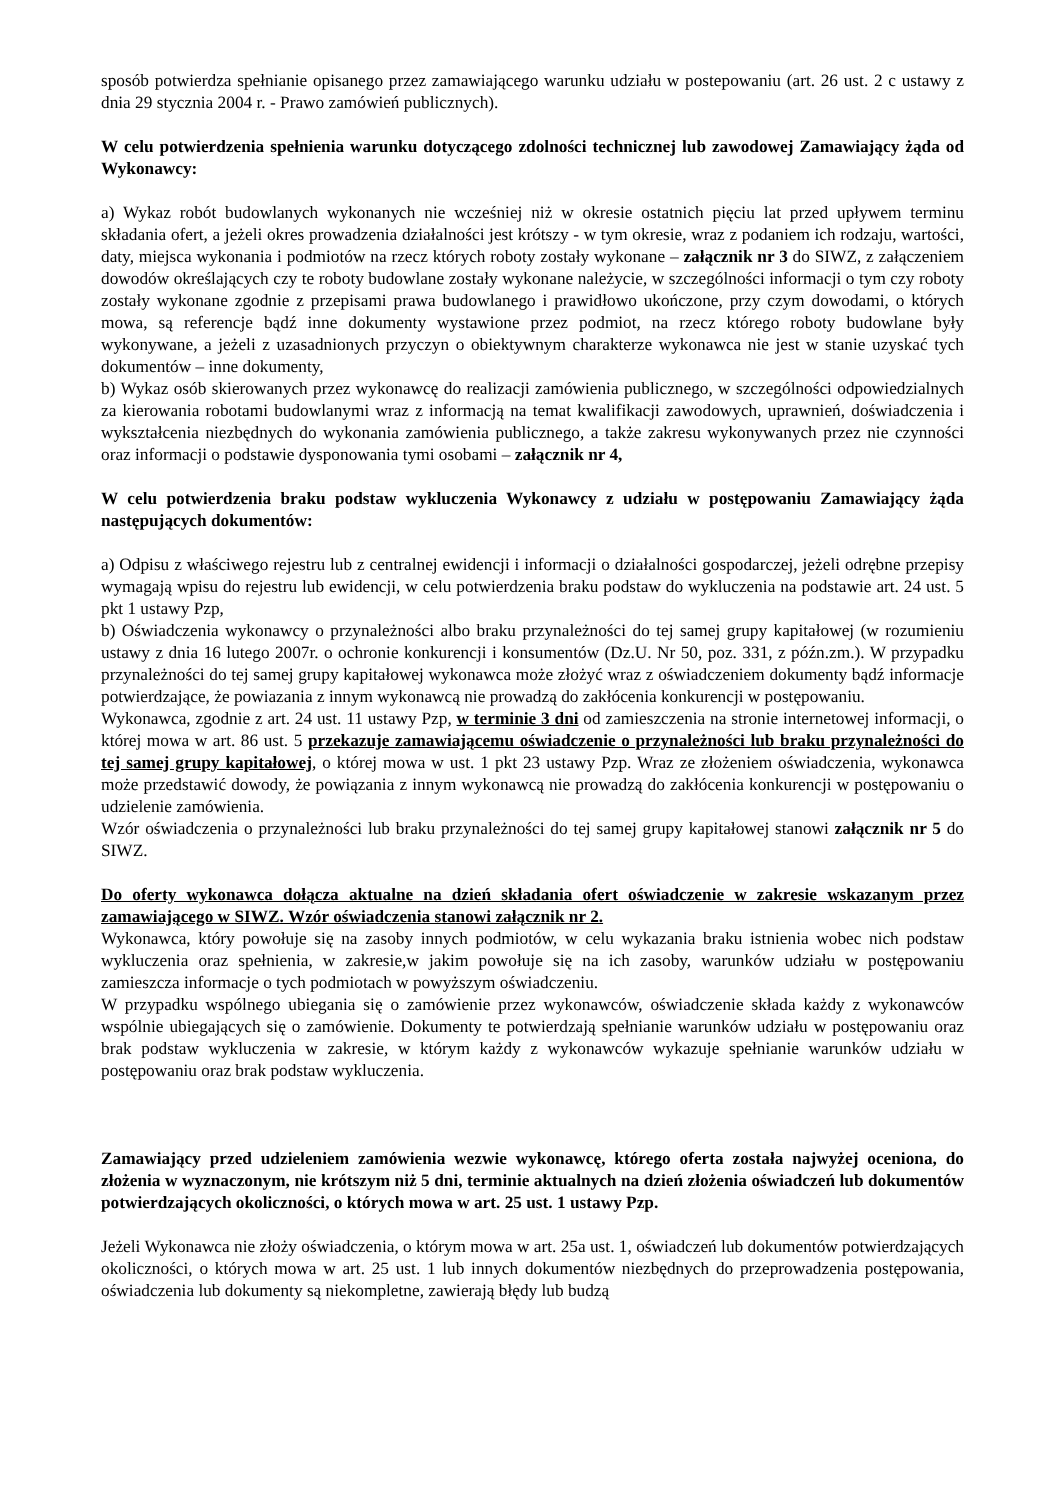sposób potwierdza spełnianie opisanego przez zamawiającego warunku udziału w postepowaniu (art. 26 ust. 2 c ustawy z dnia 29 stycznia 2004 r. - Prawo zamówień publicznych).
W celu potwierdzenia spełnienia warunku dotyczącego zdolności technicznej lub zawodowej Zamawiający żąda od Wykonawcy:
a) Wykaz robót budowlanych wykonanych nie wcześniej niż w okresie ostatnich pięciu lat przed upływem terminu składania ofert, a jeżeli okres prowadzenia działalności jest krótszy - w tym okresie, wraz z podaniem ich rodzaju, wartości, daty, miejsca wykonania i podmiotów na rzecz których roboty zostały wykonane – załącznik nr 3 do SIWZ, z załączeniem dowodów określających czy te roboty budowlane zostały wykonane należycie, w szczególności informacji o tym czy roboty zostały wykonane zgodnie z przepisami prawa budowlanego i prawidłowo ukończone, przy czym dowodami, o których mowa, są referencje bądź inne dokumenty wystawione przez podmiot, na rzecz którego roboty budowlane były wykonywane, a jeżeli z uzasadnionych przyczyn o obiektywnym charakterze wykonawca nie jest w stanie uzyskać tych dokumentów – inne dokumenty,
b) Wykaz osób skierowanych przez wykonawcę do realizacji zamówienia publicznego, w szczególności odpowiedzialnych za kierowania robotami budowlanymi wraz z informacją na temat kwalifikacji zawodowych, uprawnień, doświadczenia i wykształcenia niezbędnych do wykonania zamówienia publicznego, a także zakresu wykonywanych przez nie czynności oraz informacji o podstawie dysponowania tymi osobami – załącznik nr 4,
W celu potwierdzenia braku podstaw wykluczenia Wykonawcy z udziału w postępowaniu Zamawiający żąda następujących dokumentów:
a) Odpisu z właściwego rejestru lub z centralnej ewidencji i informacji o działalności gospodarczej, jeżeli odrębne przepisy wymagają wpisu do rejestru lub ewidencji, w celu potwierdzenia braku podstaw do wykluczenia na podstawie art. 24 ust. 5 pkt 1 ustawy Pzp,
b) Oświadczenia wykonawcy o przynależności albo braku przynależności do tej samej grupy kapitałowej (w rozumieniu ustawy z dnia 16 lutego 2007r. o ochronie konkurencji i konsumentów (Dz.U. Nr 50, poz. 331, z późn.zm.). W przypadku przynależności do tej samej grupy kapitałowej wykonawca może złożyć wraz z oświadczeniem dokumenty bądź informacje potwierdzające, że powiazania z innym wykonawcą nie prowadzą do zakłócenia konkurencji w postępowaniu.
Wykonawca, zgodnie z art. 24 ust. 11 ustawy Pzp, w terminie 3 dni od zamieszczenia na stronie internetowej informacji, o której mowa w art. 86 ust. 5 przekazuje zamawiającemu oświadczenie o przynależności lub braku przynależności do tej samej grupy kapitałowej, o której mowa w ust. 1 pkt 23 ustawy Pzp. Wraz ze złożeniem oświadczenia, wykonawca może przedstawić dowody, że powiązania z innym wykonawcą nie prowadzą do zakłócenia konkurencji w postępowaniu o udzielenie zamówienia.
Wzór oświadczenia o przynależności lub braku przynależności do tej samej grupy kapitałowej stanowi załącznik nr 5 do SIWZ.
Do oferty wykonawca dołącza aktualne na dzień składania ofert oświadczenie w zakresie wskazanym przez zamawiającego w SIWZ. Wzór oświadczenia stanowi załącznik nr 2.
Wykonawca, który powołuje się na zasoby innych podmiotów, w celu wykazania braku istnienia wobec nich podstaw wykluczenia oraz spełnienia, w zakresie,w jakim powołuje się na ich zasoby, warunków udziału w postępowaniu zamieszcza informacje o tych podmiotach w powyższym oświadczeniu.
W przypadku wspólnego ubiegania się o zamówienie przez wykonawców, oświadczenie składa każdy z wykonawców wspólnie ubiegających się o zamówienie. Dokumenty te potwierdzają spełnianie warunków udziału w postępowaniu oraz brak podstaw wykluczenia w zakresie, w którym każdy z wykonawców wykazuje spełnianie warunków udziału w postępowaniu oraz brak podstaw wykluczenia.
Zamawiający przed udzieleniem zamówienia wezwie wykonawcę, którego oferta została najwyżej oceniona, do złożenia w wyznaczonym, nie krótszym niż 5 dni, terminie aktualnych na dzień złożenia oświadczeń lub dokumentów potwierdzających okoliczności, o których mowa w art. 25 ust. 1 ustawy Pzp.
Jeżeli Wykonawca nie złoży oświadczenia, o którym mowa w art. 25a ust. 1, oświadczeń lub dokumentów potwierdzających okoliczności, o których mowa w art. 25 ust. 1 lub innych dokumentów niezbędnych do przeprowadzenia postępowania, oświadczenia lub dokumenty są niekompletne, zawierają błędy lub budzą